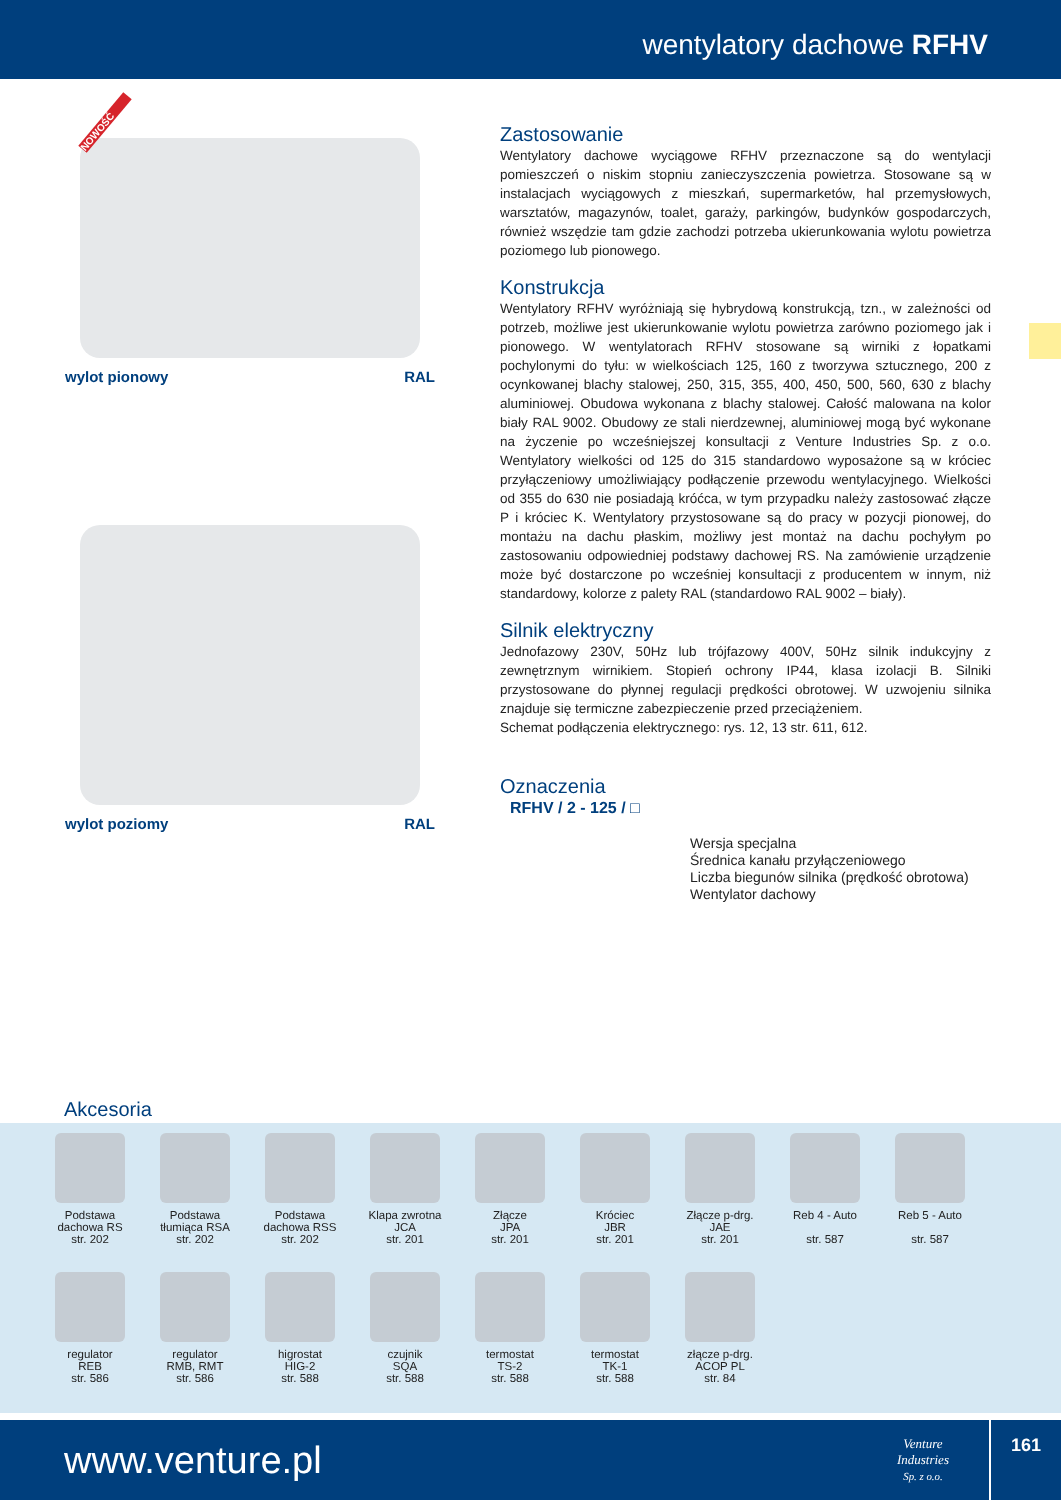wentylatory dachowe RFHV
NOWOŚĆ
wylot pionowy RAL
wylot poziomy RAL
Zastosowanie
Wentylatory dachowe wyciągowe RFHV przeznaczone są do wentylacji pomieszczeń o niskim stopniu zanieczyszczenia powietrza. Stosowane są w instalacjach wyciągowych z mieszkań, supermarketów, hal przemysłowych, warsztatów, magazynów, toalet, garaży, parkingów, budynków gospodarczych, również wszędzie tam gdzie zachodzi potrzeba ukierunkowania wylotu powietrza poziomego lub pionowego.
Konstrukcja
Wentylatory RFHV wyróżniają się hybrydową konstrukcją, tzn., w zależności od potrzeb, możliwe jest ukierunkowanie wylotu powietrza zarówno poziomego jak i pionowego. W wentylatorach RFHV stosowane są wirniki z łopatkami pochylonymi do tyłu: w wielkościach 125, 160 z tworzywa sztucznego, 200 z ocynkowanej blachy stalowej, 250, 315, 355, 400, 450, 500, 560, 630 z blachy aluminiowej. Obudowa wykonana z blachy stalowej. Całość malowana na kolor biały RAL 9002. Obudowy ze stali nierdzewnej, aluminiowej mogą być wykonane na życzenie po wcześniejszej konsultacji z Venture Industries Sp. z o.o. Wentylatory wielkości od 125 do 315 standardowo wyposażone są w króciec przyłączeniowy umożliwiający podłączenie przewodu wentylacyjnego. Wielkości od 355 do 630 nie posiadają króćca, w tym przypadku należy zastosować złącze P i króciec K. Wentylatory przystosowane są do pracy w pozycji pionowej, do montażu na dachu płaskim, możliwy jest montaż na dachu pochyłym po zastosowaniu odpowiedniej podstawy dachowej RS. Na zamówienie urządzenie może być dostarczone po wcześniej konsultacji z producentem w innym, niż standardowy, kolorze z palety RAL (standardowo RAL 9002 – biały).
Silnik elektryczny
Jednofazowy 230V, 50Hz lub trójfazowy 400V, 50Hz silnik indukcyjny z zewnętrznym wirnikiem. Stopień ochrony IP44, klasa izolacji B. Silniki przystosowane do płynnej regulacji prędkości obrotowej. W uzwojeniu silnika znajduje się termiczne zabezpieczenie przed przeciążeniem.
Schemat podłączenia elektrycznego: rys. 12, 13 str. 611, 612.
Oznaczenia
RFHV / 2 - 125 / □
Wersja specjalna
Średnica kanału przyłączeniowego
Liczba biegunów silnika (prędkość obrotowa)
Wentylator dachowy
Akcesoria
Podstawa
dachowa RS
str. 202
Podstawa
tłumiąca RSA
str. 202
Podstawa
dachowa RSS
str. 202
Klapa zwrotna
JCA
str. 201
Złącze
JPA
str. 201
Króciec
JBR
str. 201
Złącze p-drg.
JAE
str. 201
Reb 4 - Auto
str. 587
Reb 5 - Auto
str. 587
regulator
REB
str. 586
regulator
RMB, RMT
str. 586
higrostat
HIG-2
str. 588
czujnik
SQA
str. 588
termostat
TS-2
str. 588
termostat
TK-1
str. 588
złącze p-drg.
ACOP PL
str. 84
www.venture.pl
Venture
Industries
Sp. z o.o.
161